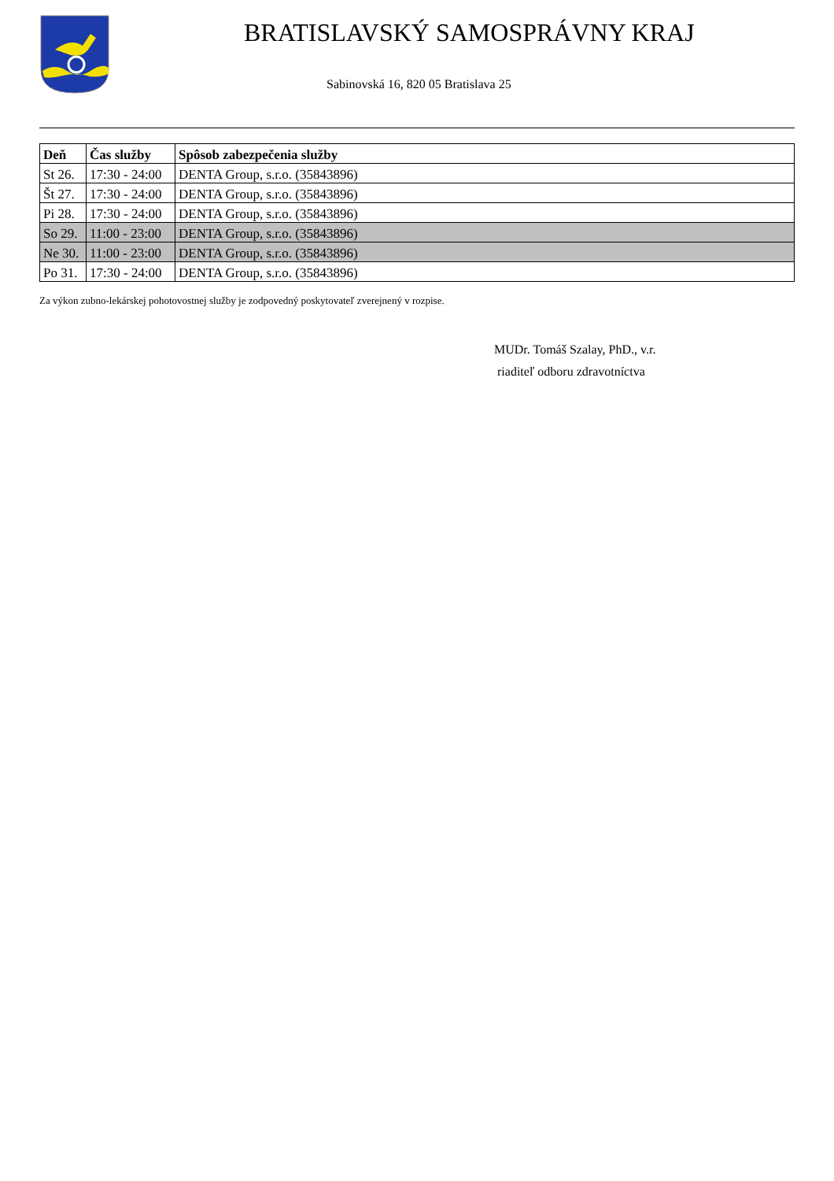BRATISLAVSKÝ SAMOSPRÁVNY KRAJ
Sabinovská 16, 820 05 Bratislava 25
| Deň | Čas služby | Spôsob zabezpečenia služby |
| --- | --- | --- |
| St 26. | 17:30 - 24:00 | DENTA Group, s.r.o. (35843896) |
| Št 27. | 17:30 - 24:00 | DENTA Group, s.r.o. (35843896) |
| Pi 28. | 17:30 - 24:00 | DENTA Group, s.r.o. (35843896) |
| So 29. | 11:00 - 23:00 | DENTA Group, s.r.o. (35843896) |
| Ne 30. | 11:00 - 23:00 | DENTA Group, s.r.o. (35843896) |
| Po 31. | 17:30 - 24:00 | DENTA Group, s.r.o. (35843896) |
Za výkon zubno-lekárskej pohotovostnej služby je zodpovedný poskytovateľ zverejnený v rozpise.
MUDr. Tomáš Szalay, PhD., v.r.
riaditeľ odboru zdravotníctva